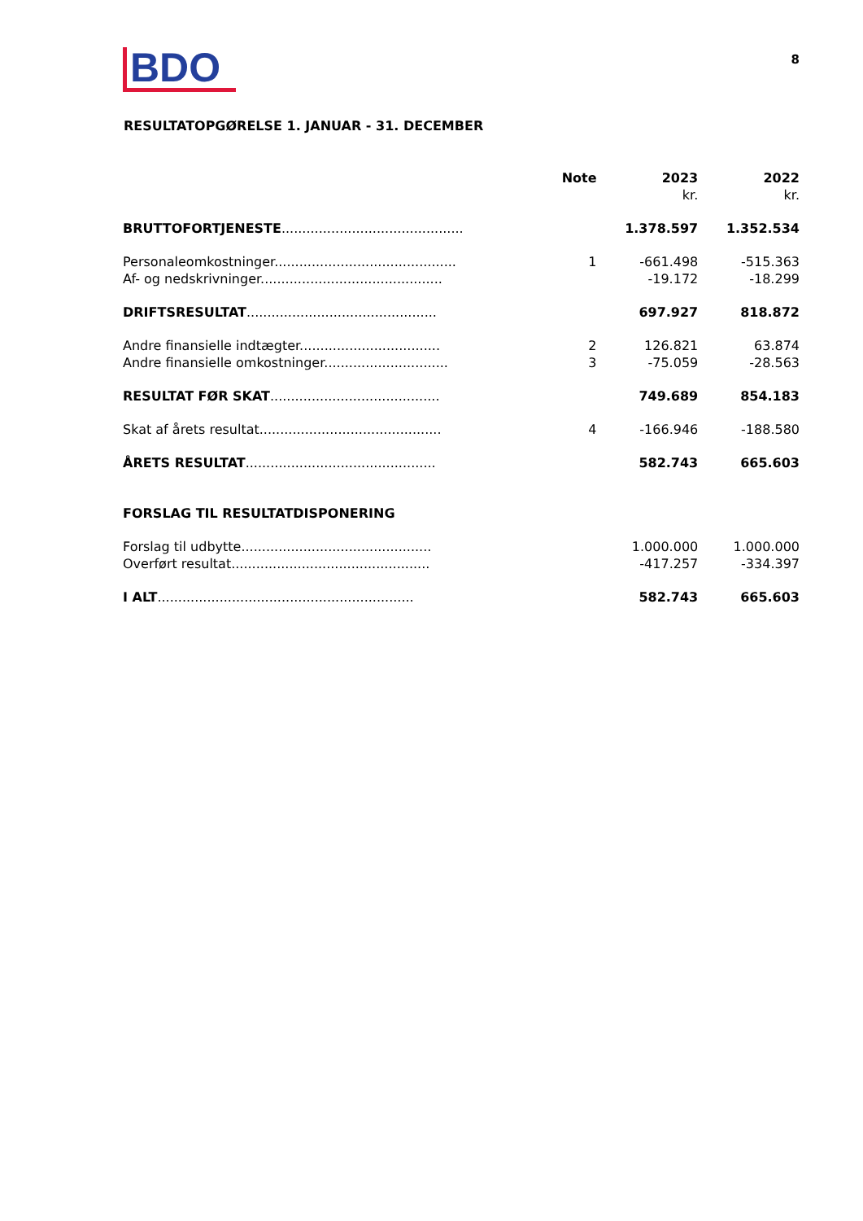BDO
8
RESULTATOPGØRELSE 1. JANUAR - 31. DECEMBER
| | Note | 2023 kr. | 2022 kr. |
| --- | --- | --- | --- |
| BRUTTOFORTJENESTE ............................................ | | 1.378.597 | 1.352.534 |
| Personaleomkostninger............................................ | 1 | -661.498 | -515.363 |
| Af- og nedskrivninger............................................ | | -19.172 | -18.299 |
| DRIFTSRESULTAT .............................................. | | 697.927 | 818.872 |
| Andre finansielle indtægter.................................. | 2 | 126.821 | 63.874 |
| Andre finansielle omkostninger.............................. | 3 | -75.059 | -28.563 |
| RESULTAT FØR SKAT ......................................... | | 749.689 | 854.183 |
| Skat af årets resultat............................................ | 4 | -166.946 | -188.580 |
| ÅRETS RESULTAT .............................................. | | 582.743 | 665.603 |
| FORSLAG TIL RESULTATDISPONERING | | | |
| Forslag til udbytte.............................................. | | 1.000.000 | 1.000.000 |
| Overført resultat................................................ | | -417.257 | -334.397 |
| I ALT .............................................................. | | 582.743 | 665.603 |